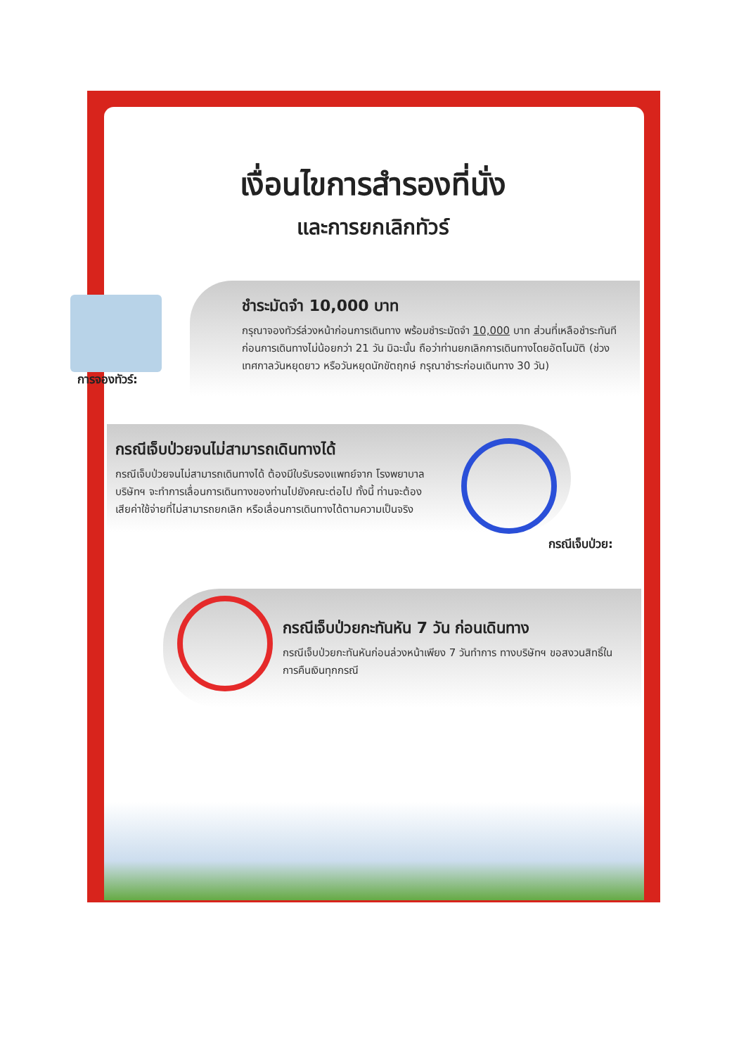เงื่อนไขการสำรองที่นั่ง
และการยกเลิกทัวร์
ชำระมัดจำ 10,000 บาท
กรุณาจองทัวร์ล่วงหน้าก่อนการเดินทาง พร้อมชำระมัดจำ 10,000 บาท ส่วนที่เหลือชำระทันที ก่อนการเดินทางไม่น้อยกว่า 21 วัน มิฉะนั้น ถือว่าท่านยกเลิกการเดินทางโดยอัตโนมัติ (ช่วงเทศกาลวันหยุดยาว หรือวันหยุดนักขัตฤกษ์ กรุณาชำระก่อนเดินทาง 30 วัน)
การจองทัวร์:
กรณีเจ็บป่วยจนไม่สามารถเดินทางได้
กรณีเจ็บป่วยจนไม่สามารถเดินทางได้ ต้องมีใบรับรองแพทย์จาก โรงพยาบาล บริษัทฯ จะทำการเลื่อนการเดินทางของท่านไปยังคณะต่อไป ทั้งนี้ ท่านจะต้องเสียค่าใช้จ่ายที่ไม่สามารถยกเลิก หรือเลื่อนการเดินทางได้ตามความเป็นจริง
กรณีเจ็บป่วย:
กรณีเจ็บป่วยกะทันหัน 7 วัน ก่อนเดินทาง
กรณีเจ็บป่วยกะทันหันก่อนล่วงหน้าเพียง 7 วันทำการ ทางบริษัทฯ ขอสงวนสิทธิ์ในการคืนเงินทุกกรณี